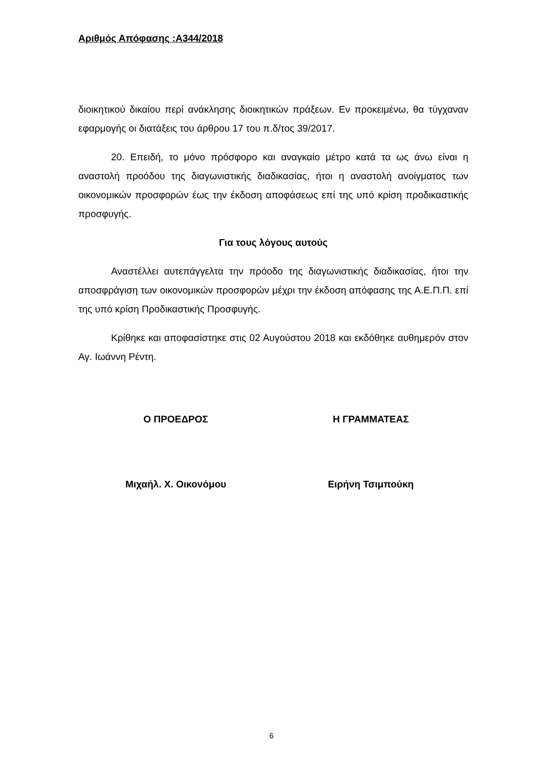Αριθμός Απόφασης :Α344/2018
διοικητικού δικαίου περί ανάκλησης διοικητικών πράξεων. Εν προκειμένω, θα τύγχαναν εφαρμογής οι διατάξεις του άρθρου 17 του π.δ/τος 39/2017.
20. Επειδή, το μόνο πρόσφορο και αναγκαίο μέτρο κατά τα ως άνω είναι η αναστολή προόδου της διαγωνιστικής διαδικασίας, ήτοι η αναστολή ανοίγματος των οικονομικών προσφορών έως την έκδοση αποφάσεως επί της υπό κρίση προδικαστικής προσφυγής.
Για τους λόγους αυτούς
Αναστέλλει αυτεπάγγελτα την πρόοδο της διαγωνιστικής διαδικασίας, ήτοι την αποσφράγιση των οικονομικών προσφορών μέχρι την έκδοση απόφασης της Α.Ε.Π.Π. επί της υπό κρίση Προδικαστικής Προσφυγής.
Κρίθηκε και αποφασίστηκε στις 02 Αυγούστου 2018 και εκδόθηκε αυθημερόν στον Αγ. Ιωάννη Ρέντη.
Ο ΠΡΟΕΔΡΟΣ Η ΓΡΑΜΜΑΤΕΑΣ
Μιχαήλ. Χ. Οικονόμου Ειρήνη Τσιμπούκη
6